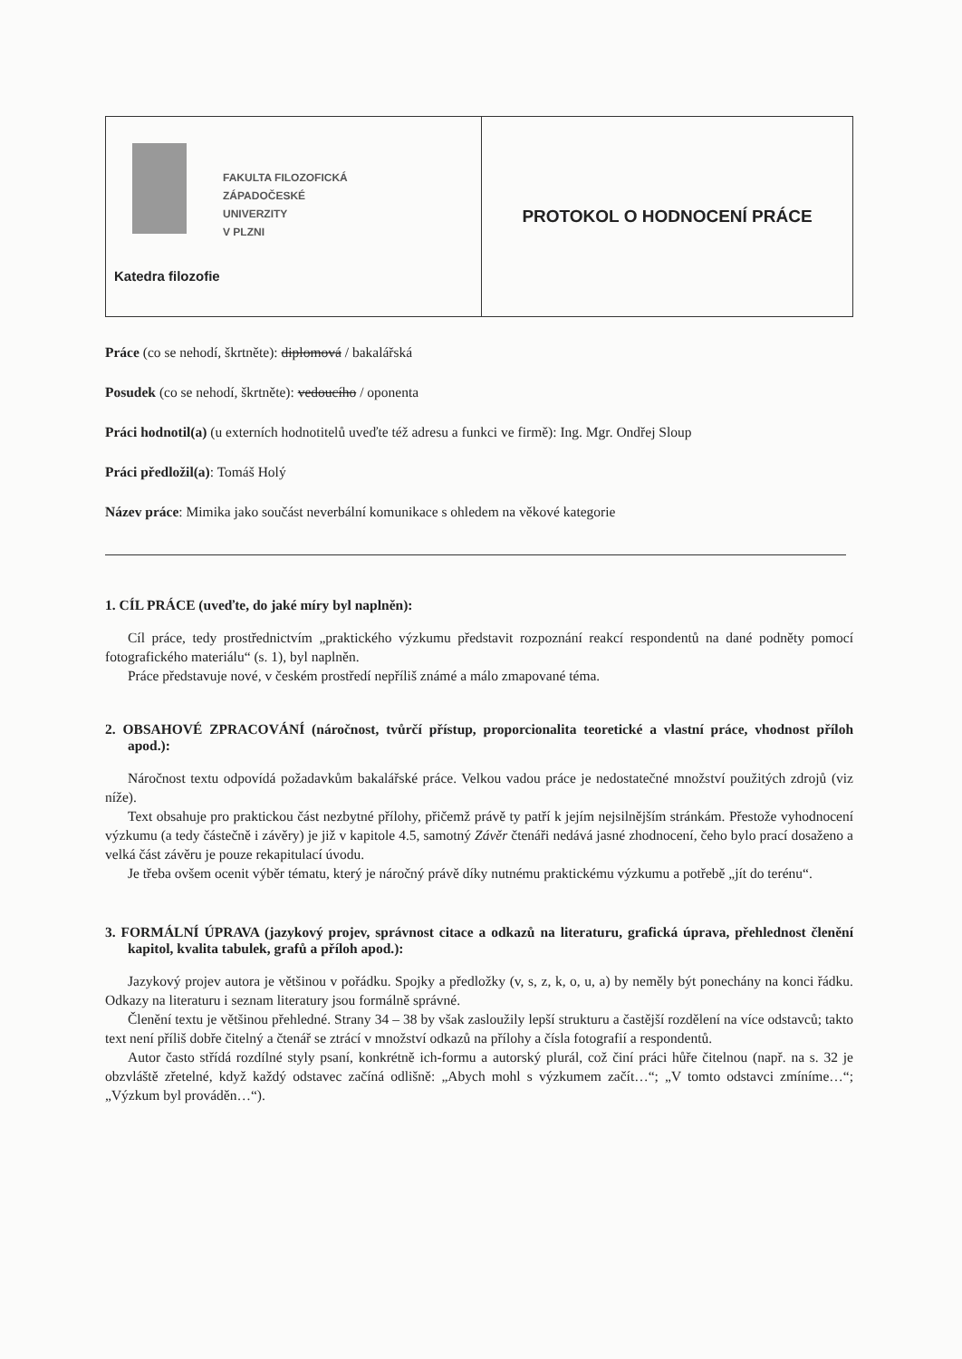| FAKULTA FILOZOFICKÁ ZÁPADOČESKÉ UNIVERZITY V PLZNI Katedra filozofie | PROTOKOL O HODNOCENÍ PRÁCE |
Práce (co se nehodí, škrtněte): diplomová / bakalářská
Posudek (co se nehodí, škrtněte): vedoucího / oponenta
Práci hodnotil(a) (u externích hodnotitelů uveďte též adresu a funkci ve firmě): Ing. Mgr. Ondřej Sloup
Práci předložil(a): Tomáš Holý
Název práce: Mimika jako součást neverbální komunikace s ohledem na věkové kategorie
1. CÍL PRÁCE (uveďte, do jaké míry byl naplněn):
Cíl práce, tedy prostřednictvím „praktického výzkumu představit rozpoznání reakcí respondentů na dané podněty pomocí fotografického materiálu“ (s. 1), byl naplněn.
Práce představuje nové, v českém prostředí nepříliš známé a málo zmapované téma.
2. OBSAHOVÉ ZPRACOVÁNÍ (náročnost, tvůrčí přístup, proporcionalita teoretické a vlastní práce, vhodnost příloh apod.):
Náročnost textu odpovídá požadavkům bakalářské práce. Velkou vadou práce je nedostatečné množství použitých zdrojů (viz níže).
Text obsahuje pro praktickou část nezbytné přílohy, přičemž právě ty patří k jejím nejsilnějším stránkám. Přestože vyhodnocení výzkumu (a tedy částečně i závěry) je již v kapitole 4.5, samotný Závěr čtenáři nedává jasné zhodnocení, čeho bylo prací dosaženo a velká část závěru je pouze rekapitulací úvodu.
Je třeba ovšem ocenit výběr tématu, který je náročný právě díky nutnému praktickému výzkumu a potřebě „jít do terénu“.
3. FORMÁLNÍ ÚPRAVA (jazykový projev, správnost citace a odkazů na literaturu, grafická úprava, přehlednost členění kapitol, kvalita tabulek, grafů a příloh apod.):
Jazykový projev autora je většinou v pořádku. Spojky a předložky (v, s, z, k, o, u, a) by neměly být ponechány na konci řádku. Odkazy na literaturu i seznam literatury jsou formálně správné.
Členění textu je většinou přehledné. Strany 34 – 38 by však zasloužily lepší strukturu a častější rozdělení na více odstavců; takto text není příliš dobře čitelný a čtenář se ztrácí v množství odkazů na přílohy a čísla fotografií a respondentů.
Autor často střídá rozdílné styly psaní, konkrétně ich-formu a autorský plurál, což činí práci hůře čitelnou (např. na s. 32 je obzvláště zřetelné, když každý odstavec začíná odlišně: „Abych mohl s výzkumem začít…“; „V tomto odstavci zmíníme…“; „Výzkum byl prováděn…“).